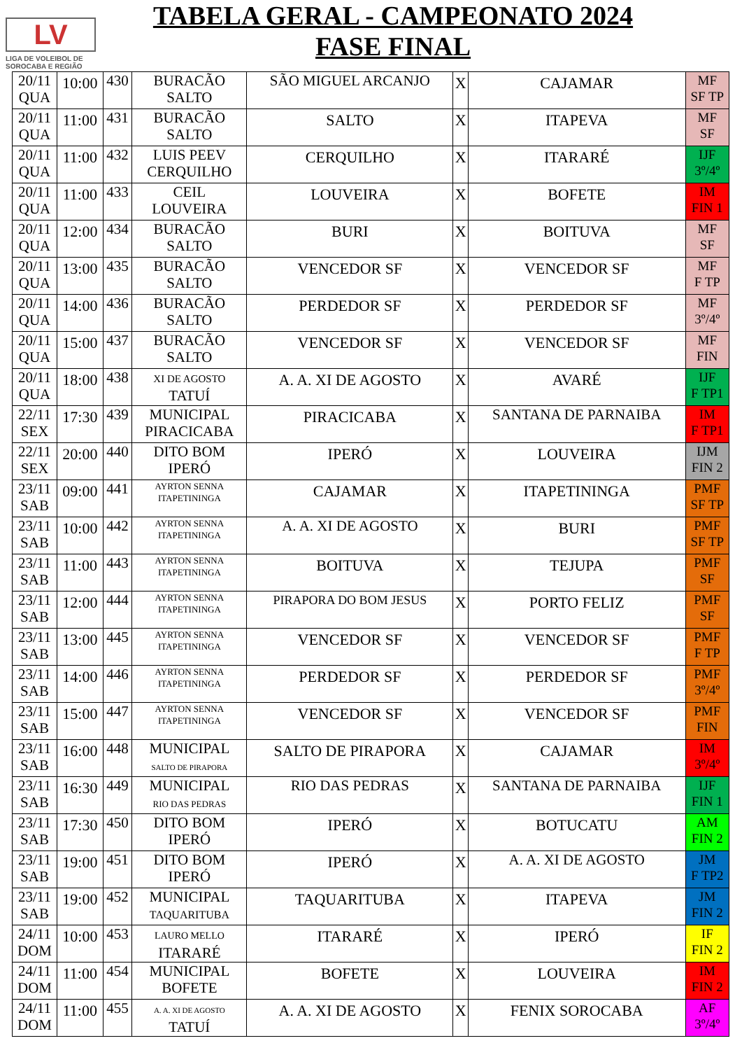LV
LIGA DE VOLEIBOL DE
SOROCABA E REGIÃO
TABELA GERAL - CAMPEONATO 2024
FASE FINAL
| 20/11 QUA | 10:00 | 430 | BURACÃO SALTO | SÃO MIGUEL ARCANJO | X | CAJAMAR | MF SF TP |
| 20/11 QUA | 11:00 | 431 | BURACÃO SALTO | SALTO | X | ITAPEVA | MF SF |
| 20/11 QUA | 11:00 | 432 | LUIS PEEV CERQUILHO | CERQUILHO | X | ITARARÉ | IJF 3º/4º |
| 20/11 QUA | 11:00 | 433 | CEIL LOUVEIRA | LOUVEIRA | X | BOFETE | IM FIN 1 |
| 20/11 QUA | 12:00 | 434 | BURACÃO SALTO | BURI | X | BOITUVA | MF SF |
| 20/11 QUA | 13:00 | 435 | BURACÃO SALTO | VENCEDOR SF | X | VENCEDOR SF | MF F TP |
| 20/11 QUA | 14:00 | 436 | BURACÃO SALTO | PERDEDOR SF | X | PERDEDOR SF | MF 3º/4º |
| 20/11 QUA | 15:00 | 437 | BURACÃO SALTO | VENCEDOR SF | X | VENCEDOR SF | MF FIN |
| 20/11 QUA | 18:00 | 438 | XI DE AGOSTO TATUÍ | A. A. XI DE AGOSTO | X | AVARÉ | IJF F TP1 |
| 22/11 SEX | 17:30 | 439 | MUNICIPAL PIRACICABA | PIRACICABA | X | SANTANA DE PARNAIBA | IM F TP1 |
| 22/11 SEX | 20:00 | 440 | DITO BOM IPERÓ | IPERÓ | X | LOUVEIRA | IJM FIN 2 |
| 23/11 SAB | 09:00 | 441 | AYRTON SENNA ITAPETININGA | CAJAMAR | X | ITAPETININGA | PMF SF TP |
| 23/11 SAB | 10:00 | 442 | AYRTON SENNA ITAPETININGA | A. A. XI DE AGOSTO | X | BURI | PMF SF TP |
| 23/11 SAB | 11:00 | 443 | AYRTON SENNA ITAPETININGA | BOITUVA | X | TEJUPA | PMF SF |
| 23/11 SAB | 12:00 | 444 | AYRTON SENNA ITAPETININGA | PIRAPORA DO BOM JESUS | X | PORTO FELIZ | PMF SF |
| 23/11 SAB | 13:00 | 445 | AYRTON SENNA ITAPETININGA | VENCEDOR SF | X | VENCEDOR SF | PMF F TP |
| 23/11 SAB | 14:00 | 446 | AYRTON SENNA ITAPETININGA | PERDEDOR SF | X | PERDEDOR SF | PMF 3º/4º |
| 23/11 SAB | 15:00 | 447 | AYRTON SENNA ITAPETININGA | VENCEDOR SF | X | VENCEDOR SF | PMF FIN |
| 23/11 SAB | 16:00 | 448 | MUNICIPAL SALTO DE PIRAPORA | SALTO DE PIRAPORA | X | CAJAMAR | IM 3º/4º |
| 23/11 SAB | 16:30 | 449 | MUNICIPAL RIO DAS PEDRAS | RIO DAS PEDRAS | X | SANTANA DE PARNAIBA | IJF FIN 1 |
| 23/11 SAB | 17:30 | 450 | DITO BOM IPERÓ | IPERÓ | X | BOTUCATU | AM FIN 2 |
| 23/11 SAB | 19:00 | 451 | DITO BOM IPERÓ | IPERÓ | X | A. A. XI DE AGOSTO | JM F TP2 |
| 23/11 SAB | 19:00 | 452 | MUNICIPAL TAQUARITUBA | TAQUARITUBA | X | ITAPEVA | JM FIN 2 |
| 24/11 DOM | 10:00 | 453 | LAURO MELLO ITARARÉ | ITARARÉ | X | IPERÓ | IF FIN 2 |
| 24/11 DOM | 11:00 | 454 | MUNICIPAL BOFETE | BOFETE | X | LOUVEIRA | IM FIN 2 |
| 24/11 DOM | 11:00 | 455 | A. A. XI DE AGOSTO TATUÍ | A. A. XI DE AGOSTO | X | FENIX SOROCABA | AF 3º/4º |